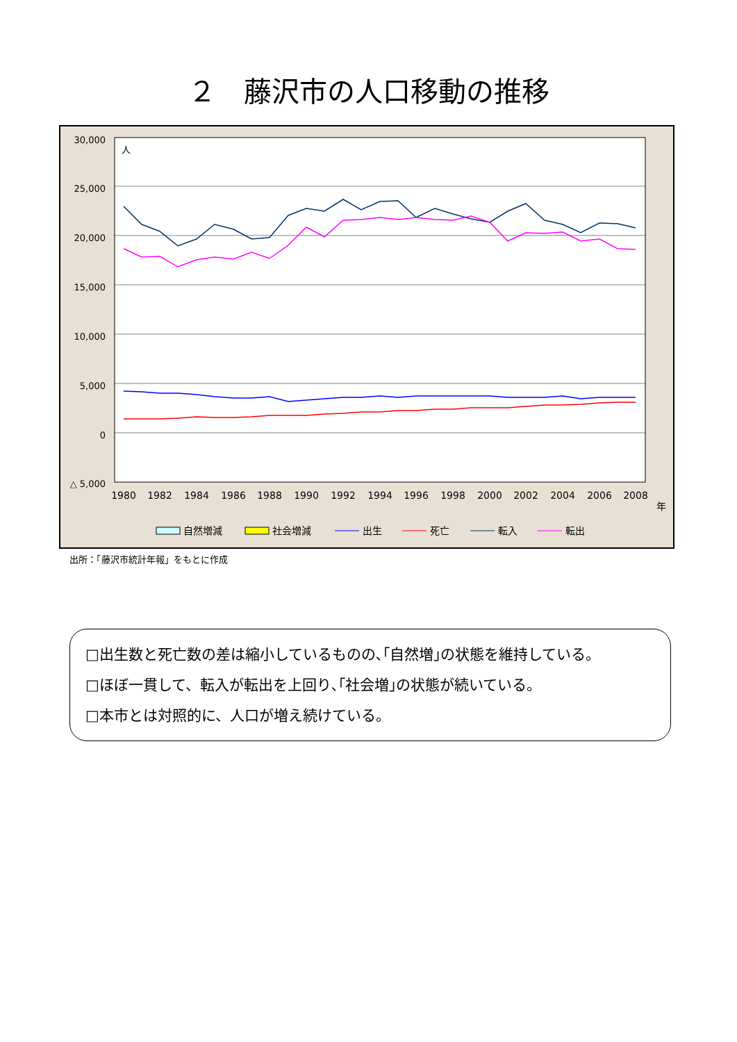２　藤沢市の人口移動の推移
30,000
25,000
20,000
15,000
10,000
5,000
0
△ 5,000
人
1980
1982
1984
1986
1988
1990
1992
1994
1996
1998
2000
2002
2004
2006
2008
年
自然増減
社会増減
出生
死亡
転入
転出
出所：「藤沢市統計年報」をもとに作成
□出生数と死亡数の差は縮小しているものの､｢自然増｣の状態を維持している。
□ほぼ一貫して、転入が転出を上回り､｢社会増｣の状態が続いている。
□本市とは対照的に、人口が増え続けている。